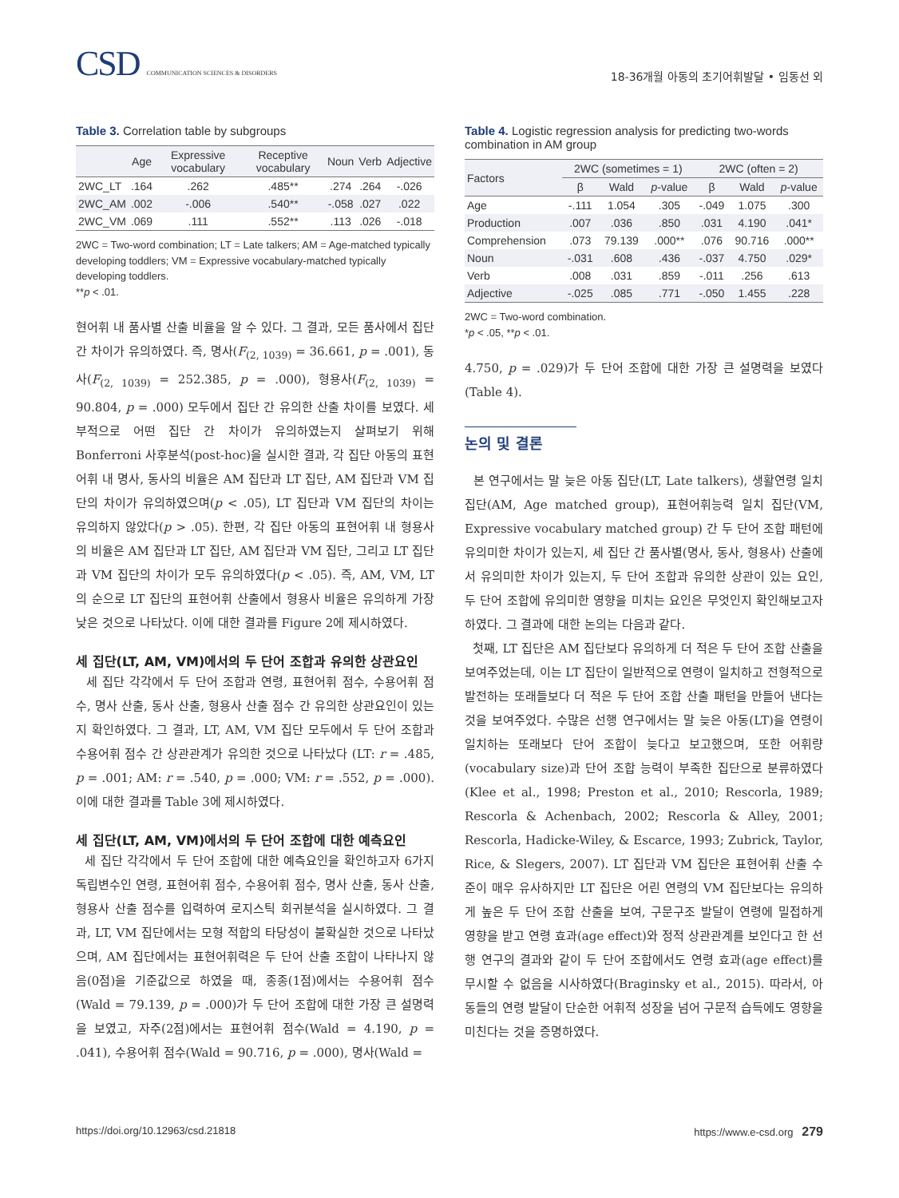CSD COMMUNICATION SCIENCES & DISORDERS
18-36개월 아동의 초기어휘발달 • 임동선 외
Table 3. Correlation table by subgroups
| | Age | Expressive vocabulary | Receptive vocabulary | Noun | Verb | Adjective |
| --- | --- | --- | --- | --- | --- | --- |
| 2WC_LT | .164 | .262 | .485** | .274 | .264 | -.026 |
| 2WC_AM | .002 | -.006 | .540** | -.058 | .027 | .022 |
| 2WC_VM | .069 | .111 | .552** | .113 | .026 | -.018 |
2WC = Two-word combination; LT = Late talkers; AM = Age-matched typically developing toddlers; VM = Expressive vocabulary-matched typically developing toddlers.
**p < .01.
현어휘 내 품사별 산출 비율을 알 수 있다. 그 결과, 모든 품사에서 집단 간 차이가 유의하였다. 즉, 명사(F<sub>(2, 1039)</sub> = 36.661, p = .001), 동사(F<sub>(2, 1039)</sub> = 252.385, p = .000), 형용사(F<sub>(2, 1039)</sub> = 90.804, p = .000) 모두에서 집단 간 유의한 산출 차이를 보였다. 세부적으로 어떤 집단 간 차이가 유의하였는지 살펴보기 위해 Bonferroni 사후분석(post-hoc)을 실시한 결과, 각 집단 아동의 표현어휘 내 명사, 동사의 비율은 AM 집단과 LT 집단, AM 집단과 VM 집단의 차이가 유의하였으며(p < .05), LT 집단과 VM 집단의 차이는 유의하지 않았다(p > .05). 한편, 각 집단 아동의 표현어휘 내 형용사의 비율은 AM 집단과 LT 집단, AM 집단과 VM 집단, 그리고 LT 집단과 VM 집단의 차이가 모두 유의하였다(p < .05). 즉, AM, VM, LT의 순으로 LT 집단의 표현어휘 산출에서 형용사 비율은 유의하게 가장 낮은 것으로 나타났다. 이에 대한 결과를 Figure 2에 제시하였다.
세 집단(LT, AM, VM)에서의 두 단어 조합과 유의한 상관요인
세 집단 각각에서 두 단어 조합과 연령, 표현어휘 점수, 수용어휘 점수, 명사 산출, 동사 산출, 형용사 산출 점수 간 유의한 상관요인이 있는지 확인하였다. 그 결과, LT, AM, VM 집단 모두에서 두 단어 조합과 수용어휘 점수 간 상관관계가 유의한 것으로 나타났다 (LT: r = .485, p = .001; AM: r = .540, p = .000; VM: r = .552, p = .000). 이에 대한 결과를 Table 3에 제시하였다.
세 집단(LT, AM, VM)에서의 두 단어 조합에 대한 예측요인
세 집단 각각에서 두 단어 조합에 대한 예측요인을 확인하고자 6가지 독립변수인 연령, 표현어휘 점수, 수용어휘 점수, 명사 산출, 동사 산출, 형용사 산출 점수를 입력하여 로지스틱 회귀분석을 실시하였다. 그 결과, LT, VM 집단에서는 모형 적합의 타당성이 불확실한 것으로 나타났으며, AM 집단에서는 표현어휘력은 두 단어 산출 조합이 나타나지 않음(0점)을 기준값으로 하였을 때, 종종(1점)에서는 수용어휘 점수(Wald = 79.139, p = .000)가 두 단어 조합에 대한 가장 큰 설명력을 보였고, 자주(2점)에서는 표현어휘 점수(Wald = 4.190, p = .041), 수용어휘 점수(Wald = 90.716, p = .000), 명사(Wald =
Table 4. Logistic regression analysis for predicting two-words combination in AM group
| Factors | 2WC (sometimes = 1) | | | 2WC (often = 2) | | |
| --- | --- | --- | --- | --- | --- | --- |
| | β | Wald | p -value | β | Wald | p -value |
| Age | -.111 | 1.054 | .305 | -.049 | 1.075 | .300 |
| Production | .007 | .036 | .850 | .031 | 4.190 | .041* |
| Comprehension | .073 | 79.139 | .000** | .076 | 90.716 | .000** |
| Noun | -.031 | .608 | .436 | -.037 | 4.750 | .029* |
| Verb | .008 | .031 | .859 | -.011 | .256 | .613 |
| Adjective | -.025 | .085 | .771 | -.050 | 1.455 | .228 |
2WC = Two-word combination.
*p < .05, **p < .01.
4.750, p = .029)가 두 단어 조합에 대한 가장 큰 설명력을 보였다 (Table 4).
논의 및 결론
본 연구에서는 말 늦은 아동 집단(LT, Late talkers), 생활연령 일치 집단(AM, Age matched group), 표현어휘능력 일치 집단(VM, Expressive vocabulary matched group) 간 두 단어 조합 패턴에 유의미한 차이가 있는지, 세 집단 간 품사별(명사, 동사, 형용사) 산출에서 유의미한 차이가 있는지, 두 단어 조합과 유의한 상관이 있는 요인, 두 단어 조합에 유의미한 영향을 미치는 요인은 무엇인지 확인해보고자 하였다. 그 결과에 대한 논의는 다음과 같다.
첫째, LT 집단은 AM 집단보다 유의하게 더 적은 두 단어 조합 산출을 보여주었는데, 이는 LT 집단이 일반적으로 연령이 일치하고 전형적으로 발전하는 또래들보다 더 적은 두 단어 조합 산출 패턴을 만들어 낸다는 것을 보여주었다. 수많은 선행 연구에서는 말 늦은 아동(LT)을 연령이 일치하는 또래보다 단어 조합이 늦다고 보고했으며, 또한 어휘량(vocabulary size)과 단어 조합 능력이 부족한 집단으로 분류하였다(Klee et al., 1998; Preston et al., 2010; Rescorla, 1989; Rescorla & Achenbach, 2002; Rescorla & Alley, 2001; Rescorla, Hadicke-Wiley, & Escarce, 1993; Zubrick, Taylor, Rice, & Slegers, 2007). LT 집단과 VM 집단은 표현어휘 산출 수준이 매우 유사하지만 LT 집단은 어린 연령의 VM 집단보다는 유의하게 높은 두 단어 조합 산출을 보여, 구문구조 발달이 연령에 밀접하게 영향을 받고 연령 효과(age effect)와 정적 상관관계를 보인다고 한 선행 연구의 결과와 같이 두 단어 조합에서도 연령 효과(age effect)를 무시할 수 없음을 시사하였다(Braginsky et al., 2015). 따라서, 아동들의 연령 발달이 단순한 어휘적 성장을 넘어 구문적 습득에도 영향을 미친다는 것을 증명하였다.
https://doi.org/10.12963/csd.21818 https://www.e-csd.org 279